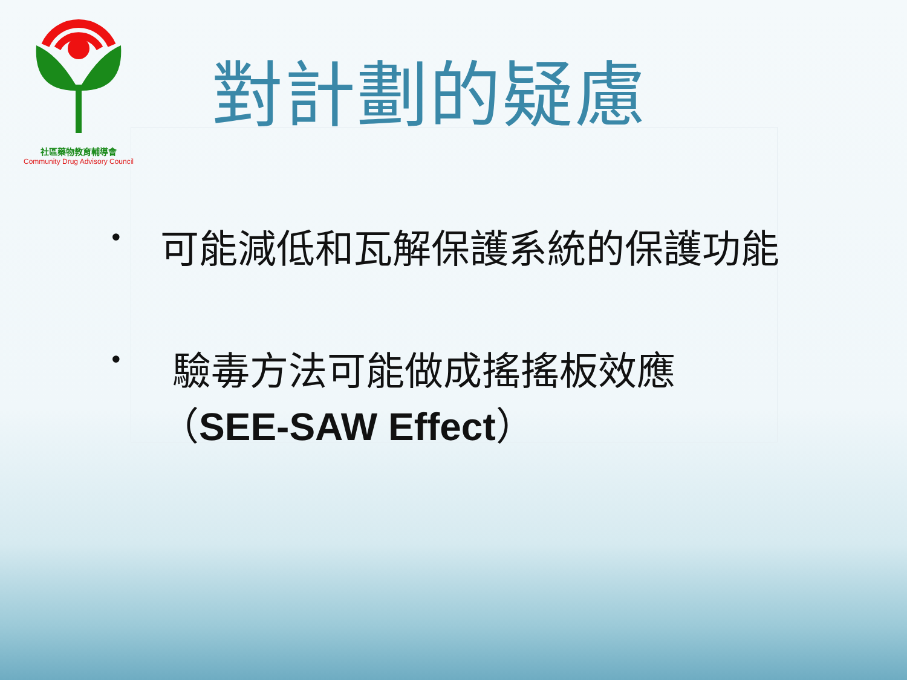社區藥物教育輔導會
Community Drug Advisory Council
對計劃的疑慮
• 可能減低和瓦解保護系統的保護功能
• 驗毒方法可能做成搖搖板效應
（SEE-SAW Effect）